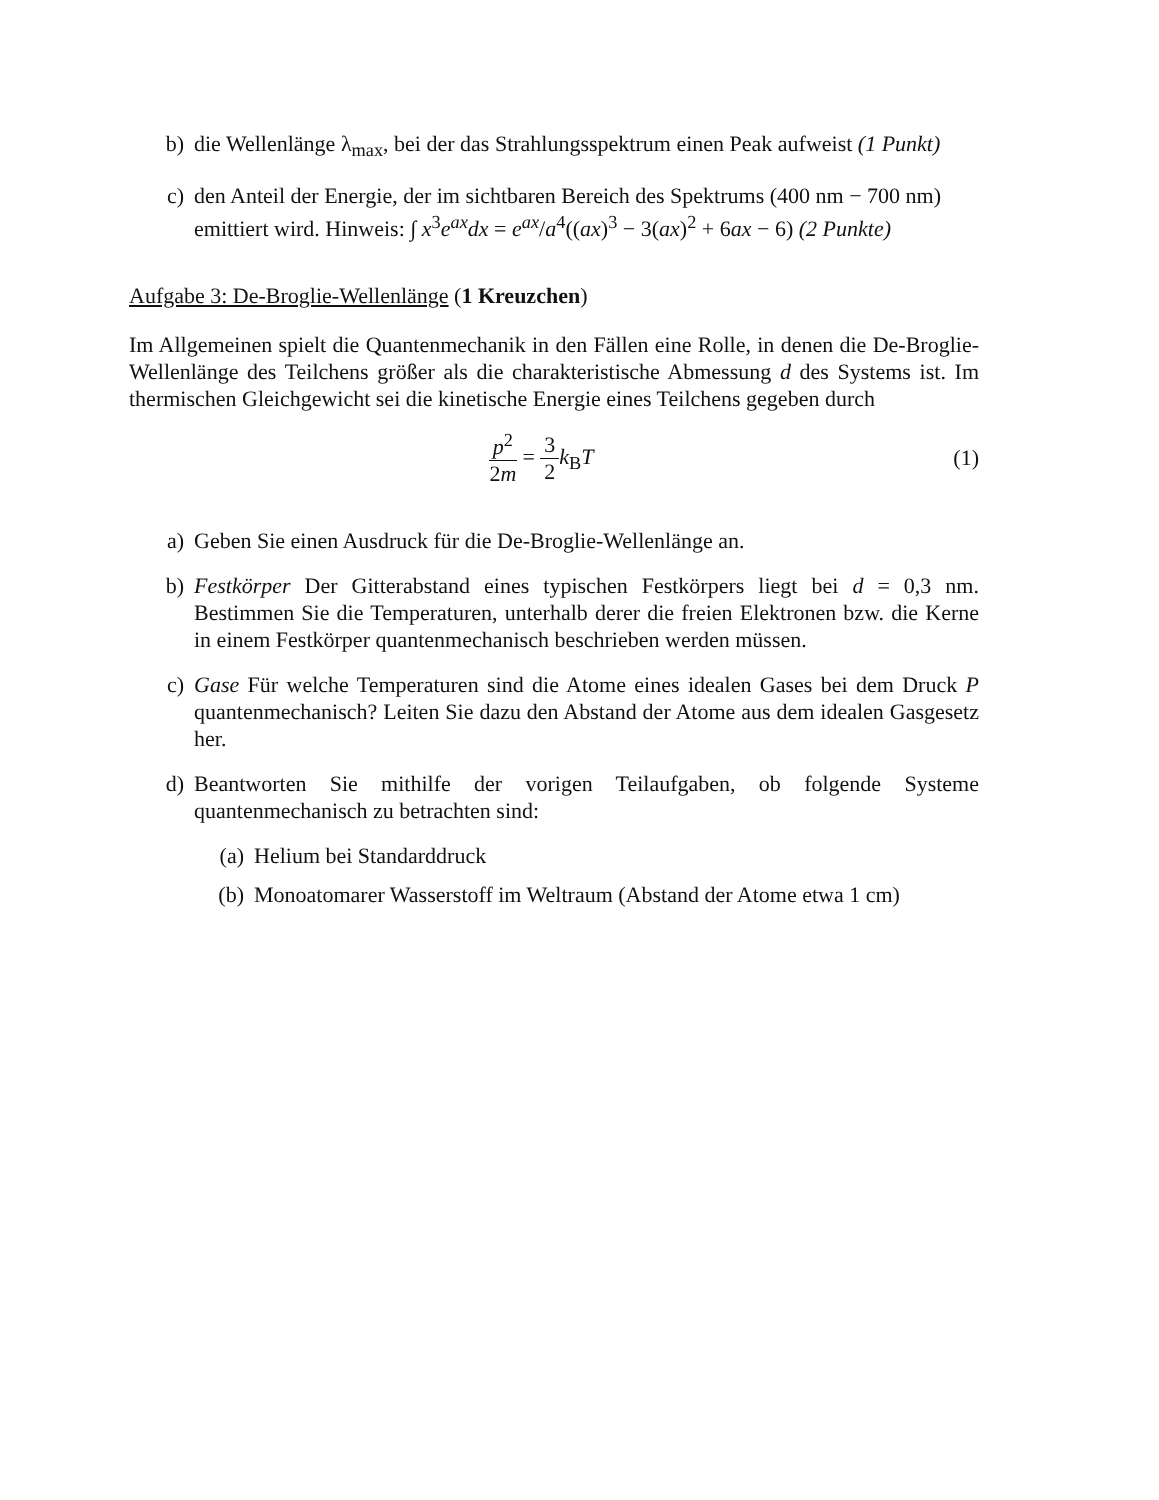b) die Wellenlänge λ<sub>max</sub>, bei der das Strahlungsspektrum einen Peak aufweist (1 Punkt)
c) den Anteil der Energie, der im sichtbaren Bereich des Spektrums (400 nm − 700 nm) emittiert wird. Hinweis: ∫ x<sup>3</sup>e<sup>ax</sup>dx = e<sup>ax</sup>/a<sup>4</sup>((ax)<sup>3</sup> − 3(ax)<sup>2</sup> + 6ax − 6) (2 Punkte)
Aufgabe 3: De-Broglie-Wellenlänge (1 Kreuzchen)
Im Allgemeinen spielt die Quantenmechanik in den Fällen eine Rolle, in denen die De-Broglie-Wellenlänge des Teilchens größer als die charakteristische Abmessung d des Systems ist. Im thermischen Gleichgewicht sei die kinetische Energie eines Teilchens gegeben durch
p<sup>2</sup> 2m = 3 2 k<sub>B</sub>T (1)
a) Geben Sie einen Ausdruck für die De-Broglie-Wellenlänge an.
b) Festkörper Der Gitterabstand eines typischen Festkörpers liegt bei d = 0,3 nm. Bestimmen Sie die Temperaturen, unterhalb derer die freien Elektronen bzw. die Kerne in einem Festkörper quantenmechanisch beschrieben werden müssen.
c) Gase Für welche Temperaturen sind die Atome eines idealen Gases bei dem Druck P quantenmechanisch? Leiten Sie dazu den Abstand der Atome aus dem idealen Gasgesetz her.
d) Beantworten Sie mithilfe der vorigen Teilaufgaben, ob folgende Systeme quantenmechanisch zu betrachten sind:
(a) Helium bei Standarddruck
(b) Monoatomarer Wasserstoff im Weltraum (Abstand der Atome etwa 1 cm)